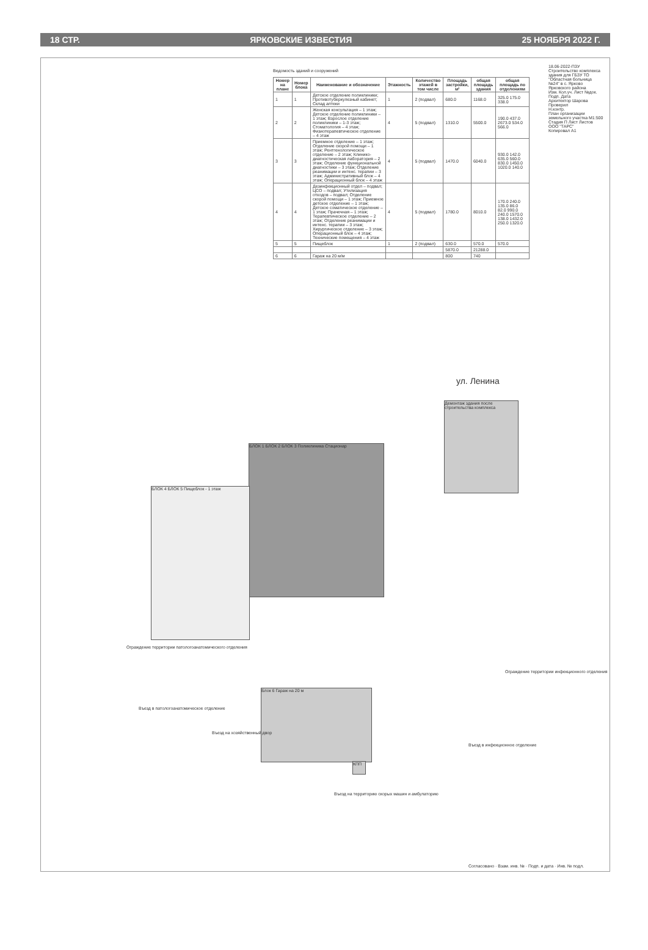18 СТР. ЯРКОВСКИЕ ИЗВЕСТИЯ 25 НОЯБРЯ 2022 Г.
Ведомость зданий и сооружений
| Номер на плане | Номер блока | Наименование и обозначение | Этажность | Количество этажей в том числе | Площадь застройки, м² | общая площадь здания | общая площадь по отделениям |
| --- | --- | --- | --- | --- | --- | --- | --- |
| 1 | 1 | Детское отделение поликлиники; Противотуберкулезный кабинет; Склад аптеки | 1 | 2 (подвал) | 680.0 | 1168.0 | 325.0 175.0 338.0 |
| 2 | 2 | Женская консультация – 1 этаж; Детское отделение поликлиники – 1 этаж; Взрослое отделение поликлиники – 1-3 этаж; Стоматология – 4 этаж; Физиотерапевтическое отделение – 4 этаж | 4 | 5 (подвал) | 1310.0 | 5500.0 | 190.0 437.0 2673.0 534.0 566.0 |
| 3 | 3 | Приемное отделение – 1 этаж; Отделение скорой помощи – 1 этаж; Рентгенологическое отделение – 2 этаж; Клинико-диагностическая лаборатория – 2 этаж; Отделение функциональной диагностики – 3 этаж; Отделение реанимации и интенс. терапии – 3 этаж; Административный блок – 4 этаж; Операционный блок – 4 этаж | 4 | 5 (подвал) | 1470.0 | 6040.0 | 930.0 142.0 635.0 560.0 830.0 1450.0 1020.0 140.0 |
| 4 | 4 | Дезинфекционный отдел – подвал; ЦСО – подвал; Утилизация отходов – подвал; Отделение скорой помощи – 1 этаж; Приемное детское отделение – 1 этаж; Детское соматическое отделение – 1 этаж; Прачечная – 1 этаж; Терапевтическое отделение – 2 этаж; Отделение реанимации и интенс. терапии – 3 этаж; Хирургическое отделение – 3 этаж; Операционный блок – 4 этаж; Технические помещения – 4 этаж | 4 | 5 (подвал) | 1780.0 | 8010.0 | 170.0 240.0 135.0 86.0 82.0 990.0 240.0 1570.0 138.0 1432.0 250.0 1320.0 |
| 5 | 5 | Пищеблок | 1 | 2 (подвал) | 630.0 | 570.0 | 570.0 |
| | | | | | 5870.0 | 21288.0 | |
| 6 | 6 | Гараж на 20 м/м | | | 800 | 740 | |
18.06-2022-ПЗУ
Строительство комплекса здания для ГБЗУ ТО "Областная больница №24" в с. Ярково Ярковского района
Изм. Кол.уч. Лист №док. Подп. Дата
Архитектор Шарова
Проверил
Н.контр.
План организации земельного участка М1:500
Стадия П Лист Листов
ООО "ТАРС"
Копировал A1
Демонтаж здания после строительства комплекса
ул. Ленина
БЛОК 1 БЛОК 2 БЛОК 3 Поликлиника Стационар
БЛОК 4 БЛОК 5 Пищеблок - 1 этаж
Блок 6 Гараж на 20 м
КПП
Въезд в патологоанатомическое отделение
Въезд на хозяйственный двор
Въезд на территорию скорых машин и амбулаторию
Въезд в инфекционное отделение
Ограждение территории инфекционного отделения
Ограждение территории патологоанатомического отделения
Согласовано · Взам. инв. № · Подп. и дата · Инв. № подл.